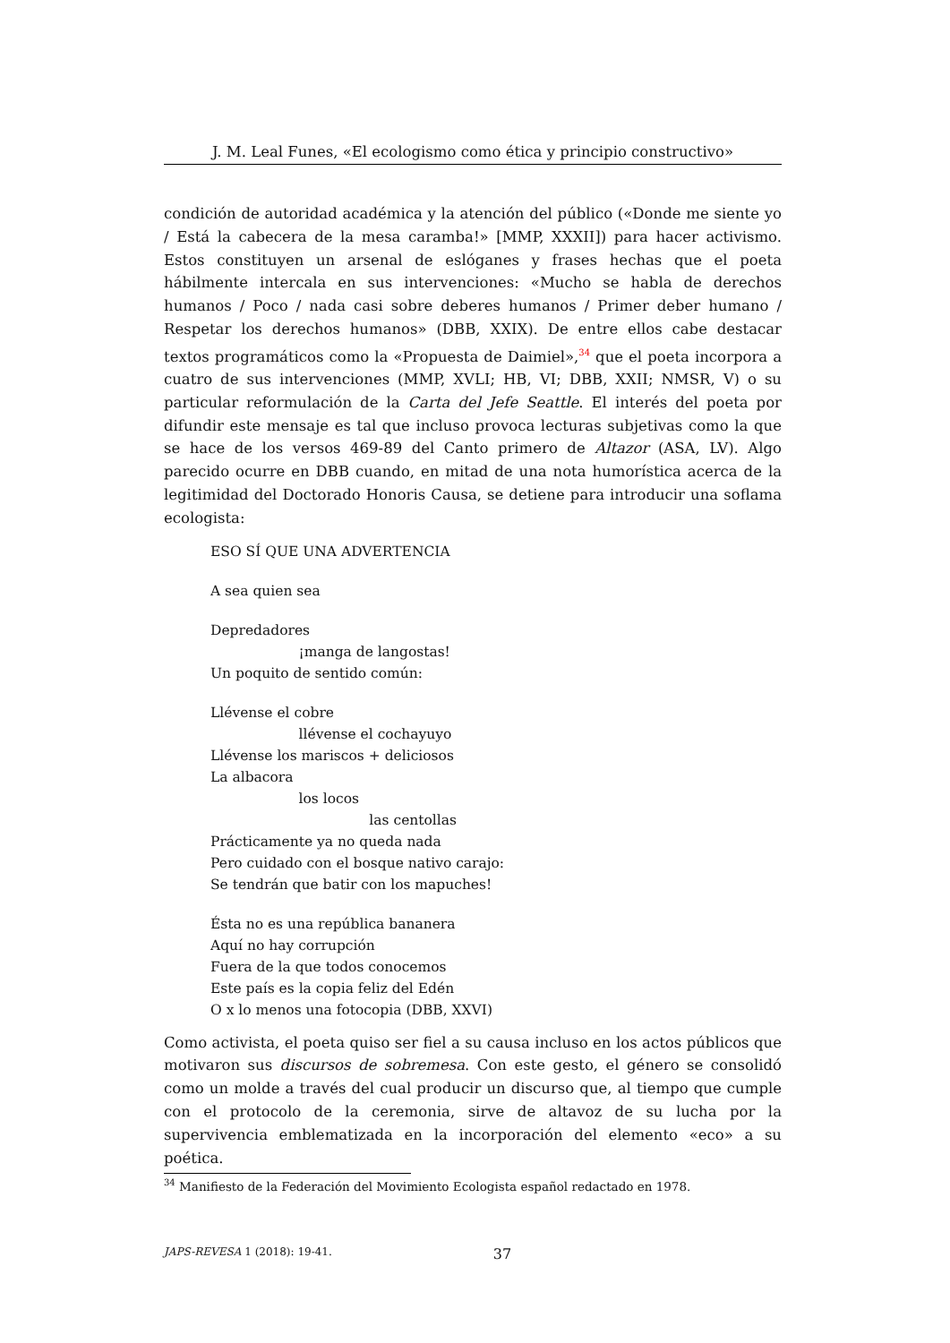J. M. Leal Funes, «El ecologismo como ética y principio constructivo»
condición de autoridad académica y la atención del público («Donde me siente yo / Está la cabecera de la mesa caramba!» [MMP, XXXII]) para hacer activismo. Estos constituyen un arsenal de eslóganes y frases hechas que el poeta hábilmente intercala en sus intervenciones: «Mucho se habla de derechos humanos / Poco / nada casi sobre deberes humanos / Primer deber humano / Respetar los derechos humanos» (DBB, XXIX). De entre ellos cabe destacar textos programáticos como la «Propuesta de Daimiel»,<sup>34</sup> que el poeta incorpora a cuatro de sus intervenciones (MMP, XVLI; HB, VI; DBB, XXII; NMSR, V) o su particular reformulación de la Carta del Jefe Seattle. El interés del poeta por difundir este mensaje es tal que incluso provoca lecturas subjetivas como la que se hace de los versos 469-89 del Canto primero de Altazor (ASA, LV). Algo parecido ocurre en DBB cuando, en mitad de una nota humorística acerca de la legitimidad del Doctorado Honoris Causa, se detiene para introducir una soflama ecologista:
ESO SÍ QUE UNA ADVERTENCIA
A sea quien sea
Depredadores
¡manga de langostas!
Un poquito de sentido común:
Llévense el cobre
llévense el cochayuyo
Llévense los mariscos + deliciosos
La albacora
los locos
las centollas
Prácticamente ya no queda nada
Pero cuidado con el bosque nativo carajo:
Se tendrán que batir con los mapuches!
Ésta no es una república bananera
Aquí no hay corrupción
Fuera de la que todos conocemos
Este país es la copia feliz del Edén
O x lo menos una fotocopia (DBB, XXVI)
Como activista, el poeta quiso ser fiel a su causa incluso en los actos públicos que motivaron sus discursos de sobremesa. Con este gesto, el género se consolidó como un molde a través del cual producir un discurso que, al tiempo que cumple con el protocolo de la ceremonia, sirve de altavoz de su lucha por la supervivencia emblematizada en la incorporación del elemento «eco» a su poética.
<sup>34</sup> Manifiesto de la Federación del Movimiento Ecologista español redactado en 1978.
JAPS-REVESA 1 (2018): 19-41. 37